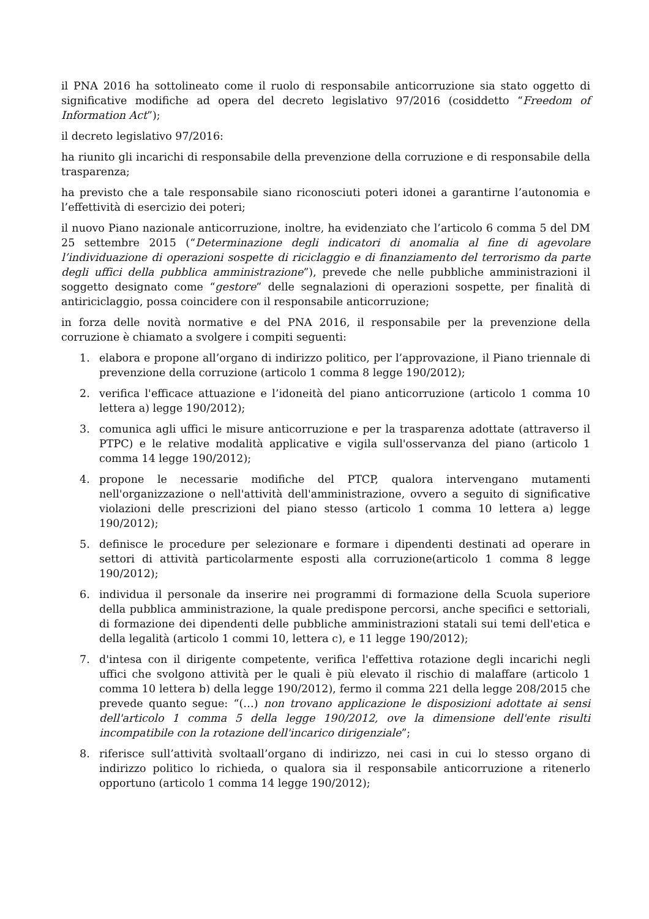il PNA 2016 ha sottolineato come il ruolo di responsabile anticorruzione sia stato oggetto di significative modifiche ad opera del decreto legislativo 97/2016 (cosiddetto “Freedom of Information Act”);
il decreto legislativo 97/2016:
ha riunito gli incarichi di responsabile della prevenzione della corruzione e di responsabile della trasparenza;
ha previsto che a tale responsabile siano riconosciuti poteri idonei a garantirne l’autonomia e l’effettività di esercizio dei poteri;
il nuovo Piano nazionale anticorruzione, inoltre, ha evidenziato che l’articolo 6 comma 5 del DM 25 settembre 2015 (“Determinazione degli indicatori di anomalia al fine di agevolare l’individuazione di operazioni sospette di riciclaggio e di finanziamento del terrorismo da parte degli uffici della pubblica amministrazione”), prevede che nelle pubbliche amministrazioni il soggetto designato come “gestore” delle segnalazioni di operazioni sospette, per finalità di antiriciclaggio, possa coincidere con il responsabile anticorruzione;
in forza delle novità normative e del PNA 2016, il responsabile per la prevenzione della corruzione è chiamato a svolgere i compiti seguenti:
1. elabora e propone all’organo di indirizzo politico, per l’approvazione, il Piano triennale di prevenzione della corruzione (articolo 1 comma 8 legge 190/2012);
2. verifica l'efficace attuazione e l’idoneità del piano anticorruzione (articolo 1 comma 10 lettera a) legge 190/2012);
3. comunica agli uffici le misure anticorruzione e per la trasparenza adottate (attraverso il PTPC) e le relative modalità applicative e vigila sull'osservanza del piano (articolo 1 comma 14 legge 190/2012);
4. propone le necessarie modifiche del PTCP, qualora intervengano mutamenti nell'organizzazione o nell'attività dell'amministrazione, ovvero a seguito di significative violazioni delle prescrizioni del piano stesso (articolo 1 comma 10 lettera a) legge 190/2012);
5. definisce le procedure per selezionare e formare i dipendenti destinati ad operare in settori di attività particolarmente esposti alla corruzione(articolo 1 comma 8 legge 190/2012);
6. individua il personale da inserire nei programmi di formazione della Scuola superiore della pubblica amministrazione, la quale predispone percorsi, anche specifici e settoriali, di formazione dei dipendenti delle pubbliche amministrazioni statali sui temi dell'etica e della legalità (articolo 1 commi 10, lettera c), e 11 legge 190/2012);
7. d'intesa con il dirigente competente, verifica l'effettiva rotazione degli incarichi negli uffici che svolgono attività per le quali è più elevato il rischio di malaffare (articolo 1 comma 10 lettera b) della legge 190/2012), fermo il comma 221 della legge 208/2015 che prevede quanto segue: “(…) non trovano applicazione le disposizioni adottate ai sensi dell'articolo 1 comma 5 della legge 190/2012, ove la dimensione dell'ente risulti incompatibile con la rotazione dell'incarico dirigenziale”;
8. riferisce sull’attività svoltaall’organo di indirizzo, nei casi in cui lo stesso organo di indirizzo politico lo richieda, o qualora sia il responsabile anticorruzione a ritenerlo opportuno (articolo 1 comma 14 legge 190/2012);